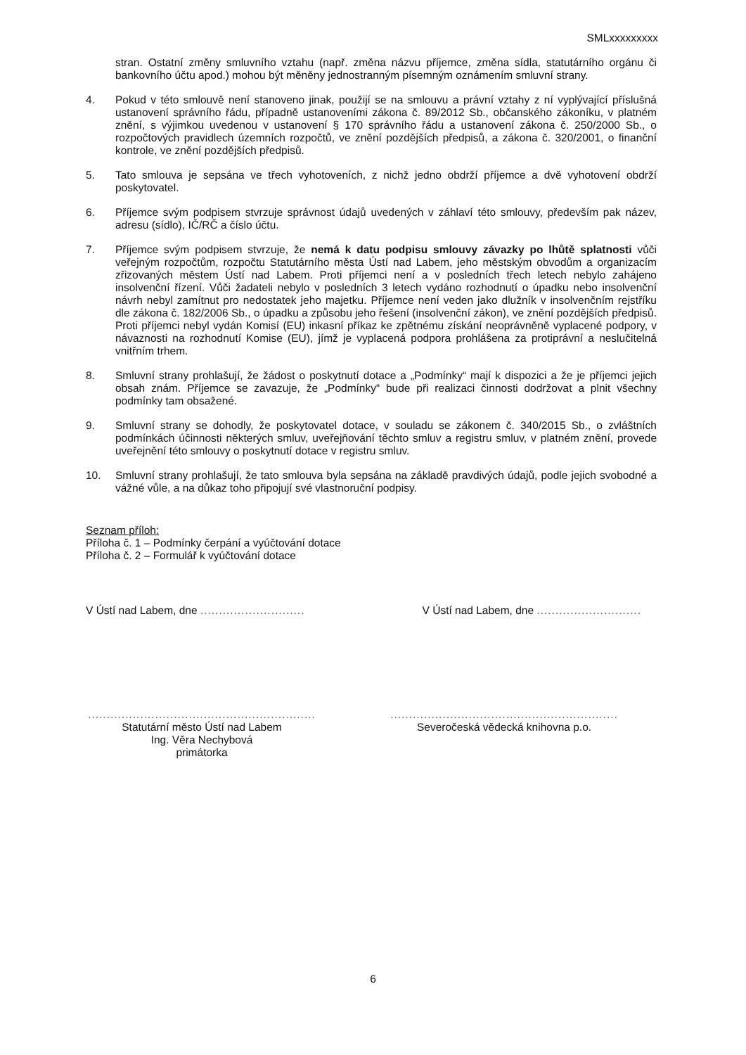SMLxxxxxxxxx
stran. Ostatní změny smluvního vztahu (např. změna názvu příjemce, změna sídla, statutárního orgánu či bankovního účtu apod.) mohou být měněny jednostranným písemným oznámením smluvní strany.
4. Pokud v této smlouvě není stanoveno jinak, použijí se na smlouvu a právní vztahy z ní vyplývající příslušná ustanovení správního řádu, případně ustanoveními zákona č. 89/2012 Sb., občanského zákoníku, v platném znění, s výjimkou uvedenou v ustanovení § 170 správního řádu a ustanovení zákona č. 250/2000 Sb., o rozpočtových pravidlech územních rozpočtů, ve znění pozdějších předpisů, a zákona č. 320/2001, o finanční kontrole, ve znění pozdějších předpisů.
5. Tato smlouva je sepsána ve třech vyhotoveních, z nichž jedno obdrží příjemce a dvě vyhotovení obdrží poskytovatel.
6. Příjemce svým podpisem stvrzuje správnost údajů uvedených v záhlaví této smlouvy, především pak název, adresu (sídlo), IČ/RČ a číslo účtu.
7. Příjemce svým podpisem stvrzuje, že nemá k datu podpisu smlouvy závazky po lhůtě splatnosti vůči veřejným rozpočtům, rozpočtu Statutárního města Ústí nad Labem, jeho městským obvodům a organizacím zřizovaných městem Ústí nad Labem. Proti příjemci není a v posledních třech letech nebylo zahájeno insolvenční řízení. Vůči žadateli nebylo v posledních 3 letech vydáno rozhodnutí o úpadku nebo insolvenční návrh nebyl zamítnut pro nedostatek jeho majetku. Příjemce není veden jako dlužník v insolvenčním rejstříku dle zákona č. 182/2006 Sb., o úpadku a způsobu jeho řešení (insolvenční zákon), ve znění pozdějších předpisů. Proti příjemci nebyl vydán Komisí (EU) inkasní příkaz ke zpětnému získání neoprávněně vyplacené podpory, v návaznosti na rozhodnutí Komise (EU), jímž je vyplacená podpora prohlášena za protiprávní a neslučitelná vnitřním trhem.
8. Smluvní strany prohlašují, že žádost o poskytnutí dotace a „Podmínky“ mají k dispozici a že je příjemci jejich obsah znám. Příjemce se zavazuje, že „Podmínky“ bude při realizaci činnosti dodržovat a plnit všechny podmínky tam obsažené.
9. Smluvní strany se dohodly, že poskytovatel dotace, v souladu se zákonem č. 340/2015 Sb., o zvláštních podmínkách účinnosti některých smluv, uveřejňování těchto smluv a registru smluv, v platném znění, provede uveřejnění této smlouvy o poskytnutí dotace v registru smluv.
10. Smluvní strany prohlašují, že tato smlouva byla sepsána na základě pravdivých údajů, podle jejich svobodné a vážné vůle, a na důkaz toho připojují své vlastnoruční podpisy.
Seznam příloh:
Příloha č. 1 – Podmínky čerpání a vyúčtování dotace
Příloha č. 2 – Formulář k vyúčtování dotace
V Ústí nad Labem, dne ............................
V Ústí nad Labem, dne ............................
.............................................................
Statutární město Ústí nad Labem
Ing. Věra Nechybová
primátorka
.............................................................
Severočeská vědecká knihovna p.o.
6